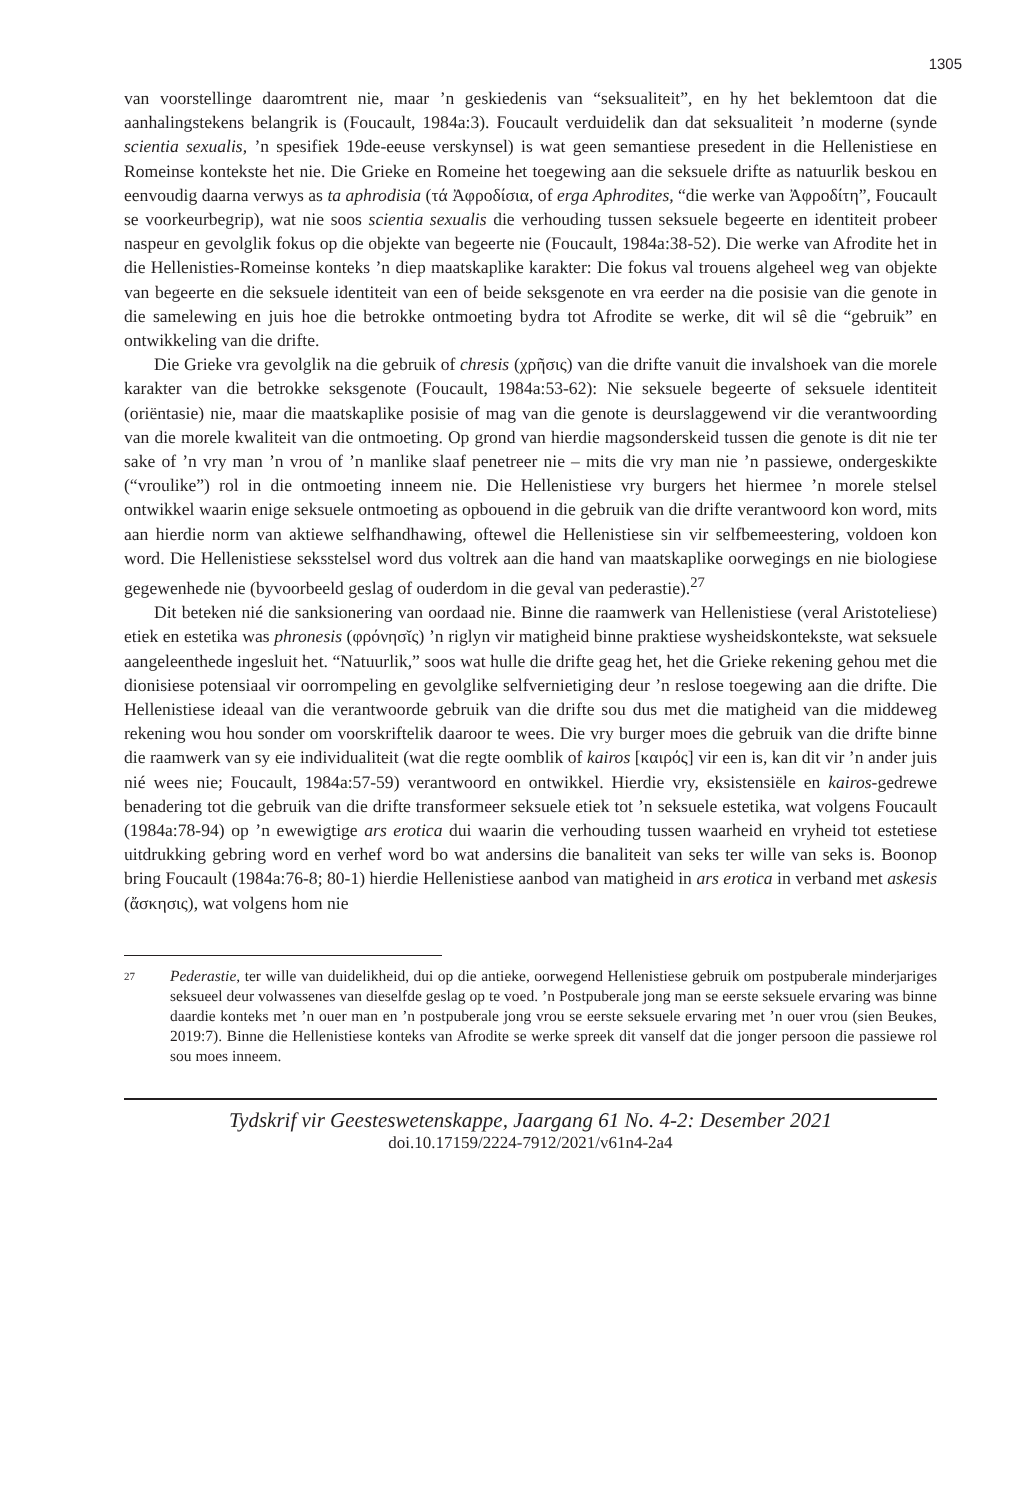1305
van voorstellinge daaromtrent nie, maar ’n geskiedenis van “seksualiteit”, en hy het beklemtoon dat die aanhalingstekens belangrik is (Foucault, 1984a:3). Foucault verduidelik dan dat seksualiteit ’n moderne (synde scientia sexualis, ’n spesifiek 19de-eeuse verskynsel) is wat geen semantiese presedent in die Hellenistiese en Romeinse kontekste het nie. Die Grieke en Romeine het toegewing aan die seksuele drifte as natuurlik beskou en eenvoudig daarna verwys as ta aphrodisia (τά Ἀφροδίσια, of erga Aphrodites, “die werke van Ἀφροδίτη”, Foucault se voorkeurbegrip), wat nie soos scientia sexualis die verhouding tussen seksuele begeerte en identiteit probeer naspeur en gevolglik fokus op die objekte van begeerte nie (Foucault, 1984a:38-52). Die werke van Afrodite het in die Hellenisties-Romeinse konteks ’n diep maatskaplike karakter: Die fokus val trouens algeheel weg van objekte van begeerte en die seksuele identiteit van een of beide seksgenote en vra eerder na die posisie van die genote in die samelewing en juis hoe die betrokke ontmoeting bydra tot Afrodite se werke, dit wil sê die “gebruik” en ontwikkeling van die drifte.
Die Grieke vra gevolglik na die gebruik of chresis (χρῆσις) van die drifte vanuit die invalshoek van die morele karakter van die betrokke seksgenote (Foucault, 1984a:53-62): Nie seksuele begeerte of seksuele identiteit (oriëntasie) nie, maar die maatskaplike posisie of mag van die genote is deurslaggewend vir die verantwoording van die morele kwaliteit van die ontmoeting. Op grond van hierdie magsonderskeid tussen die genote is dit nie ter sake of ’n vry man ’n vrou of ’n manlike slaaf penetreer nie – mits die vry man nie ’n passiewe, ondergeskikte (“vroulike”) rol in die ontmoeting inneem nie. Die Hellenistiese vry burgers het hiermee ’n morele stelsel ontwikkel waarin enige seksuele ontmoeting as opbouend in die gebruik van die drifte verantwoord kon word, mits aan hierdie norm van aktiewe selfhandhawing, oftewel die Hellenistiese sin vir selfbemeestering, voldoen kon word. Die Hellenistiese seksstelsel word dus voltrek aan die hand van maatskaplike oorwegings en nie biologiese gegewenhede nie (byvoorbeeld geslag of ouderdom in die geval van pederastie).<sup>27</sup>
Dit beteken nié die sanksionering van oordaad nie. Binne die raamwerk van Hellenistiese (veral Aristoteliese) etiek en estetika was phronesis (φρόνησῐς) ’n riglyn vir matigheid binne praktiese wysheidskontekste, wat seksuele aangeleenthede ingesluit het. “Natuurlik,” soos wat hulle die drifte geag het, het die Grieke rekening gehou met die dionisiese potensiaal vir oorrompeling en gevolglike selfvernietiging deur ’n reslose toegewing aan die drifte. Die Hellenistiese ideaal van die verantwoorde gebruik van die drifte sou dus met die matigheid van die middeweg rekening wou hou sonder om voorskriftelik daaroor te wees. Die vry burger moes die gebruik van die drifte binne die raamwerk van sy eie individualiteit (wat die regte oomblik of kairos [καιρός] vir een is, kan dit vir ’n ander juis nié wees nie; Foucault, 1984a:57-59) verantwoord en ontwikkel. Hierdie vry, eksistensiële en kairos-gedrewe benadering tot die gebruik van die drifte transformeer seksuele etiek tot ’n seksuele estetika, wat volgens Foucault (1984a:78-94) op ’n ewewigtige ars erotica dui waarin die verhouding tussen waarheid en vryheid tot estetiese uitdrukking gebring word en verhef word bo wat andersins die banaliteit van seks ter wille van seks is. Boonop bring Foucault (1984a:76-8; 80-1) hierdie Hellenistiese aanbod van matigheid in ars erotica in verband met askesis (ἄσκησις), wat volgens hom nie
27
Pederastie, ter wille van duidelikheid, dui op die antieke, oorwegend Hellenistiese gebruik om postpuberale minderjariges seksueel deur volwassenes van dieselfde geslag op te voed. ’n Postpuberale jong man se eerste seksuele ervaring was binne daardie konteks met ’n ouer man en ’n postpuberale jong vrou se eerste seksuele ervaring met ’n ouer vrou (sien Beukes, 2019:7). Binne die Hellenistiese konteks van Afrodite se werke spreek dit vanself dat die jonger persoon die passiewe rol sou moes inneem.
Tydskrif vir Geesteswetenskappe, Jaargang 61 No. 4-2: Desember 2021
doi.10.17159/2224-7912/2021/v61n4-2a4